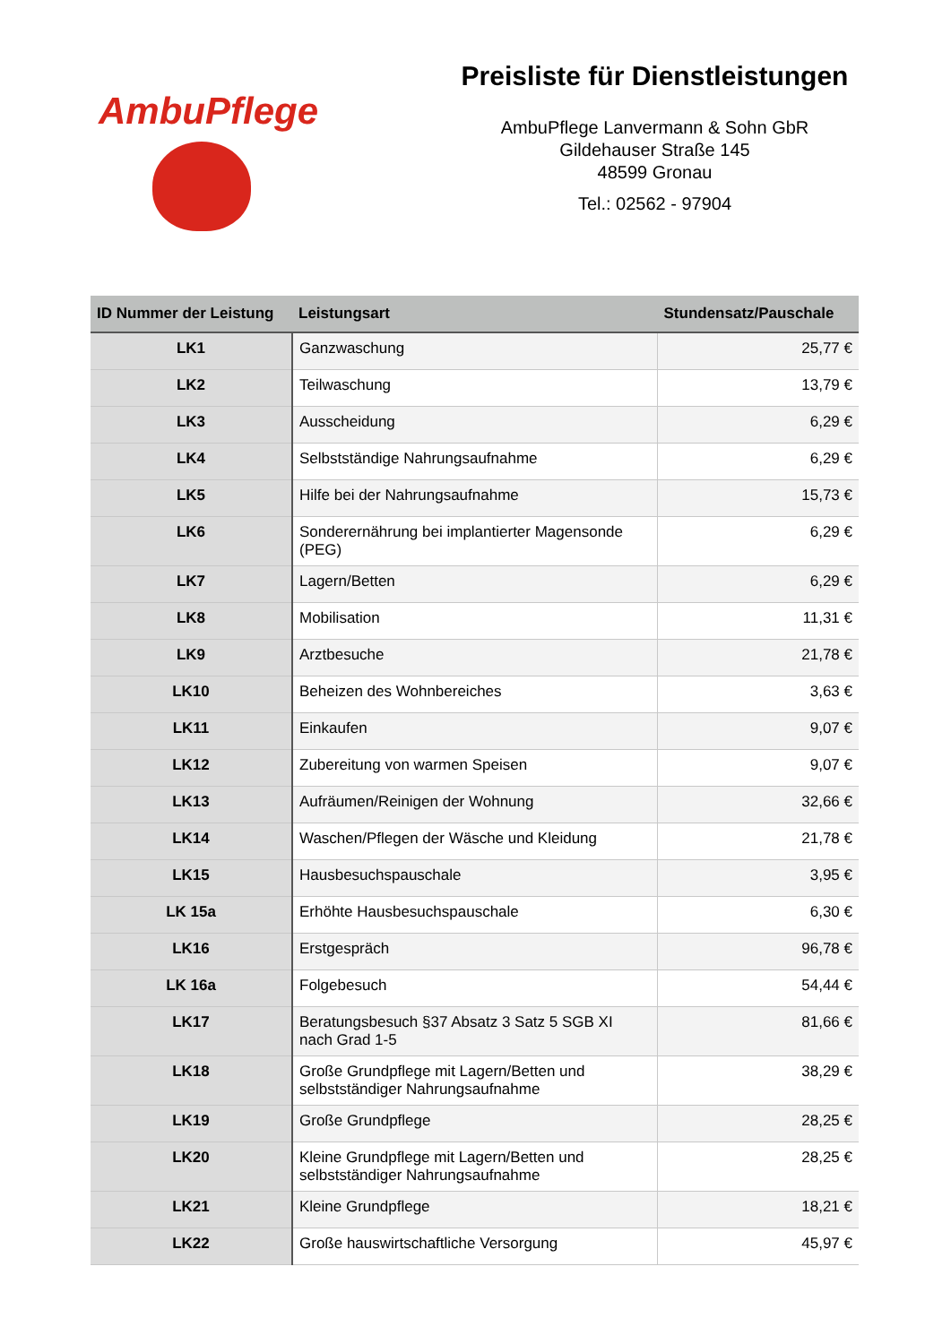AmbuPflege
Preisliste für Dienstleistungen
AmbuPflege Lanvermann & Sohn GbR
Gildehauser Straße 145
48599 Gronau
Tel.: 02562 - 97904
| ID Nummer der Leistung | Leistungsart | Stundensatz/Pauschale |
| --- | --- | --- |
| LK1 | Ganzwaschung | 25,77 € |
| LK2 | Teilwaschung | 13,79 € |
| LK3 | Ausscheidung | 6,29 € |
| LK4 | Selbstständige Nahrungsaufnahme | 6,29 € |
| LK5 | Hilfe bei der Nahrungsaufnahme | 15,73 € |
| LK6 | Sonderernährung bei implantierter Magensonde (PEG) | 6,29 € |
| LK7 | Lagern/Betten | 6,29 € |
| LK8 | Mobilisation | 11,31 € |
| LK9 | Arztbesuche | 21,78 € |
| LK10 | Beheizen des Wohnbereiches | 3,63 € |
| LK11 | Einkaufen | 9,07 € |
| LK12 | Zubereitung von warmen Speisen | 9,07 € |
| LK13 | Aufräumen/Reinigen der Wohnung | 32,66 € |
| LK14 | Waschen/Pflegen der Wäsche und Kleidung | 21,78 € |
| LK15 | Hausbesuchspauschale | 3,95 € |
| LK 15a | Erhöhte Hausbesuchspauschale | 6,30 € |
| LK16 | Erstgespräch | 96,78 € |
| LK 16a | Folgebesuch | 54,44 € |
| LK17 | Beratungsbesuch §37 Absatz 3 Satz 5 SGB XI nach Grad 1-5 | 81,66 € |
| LK18 | Große Grundpflege mit Lagern/Betten und selbstständiger Nahrungsaufnahme | 38,29 € |
| LK19 | Große Grundpflege | 28,25 € |
| LK20 | Kleine Grundpflege mit Lagern/Betten und selbstständiger Nahrungsaufnahme | 28,25 € |
| LK21 | Kleine Grundpflege | 18,21 € |
| LK22 | Große hauswirtschaftliche Versorgung | 45,97 € |